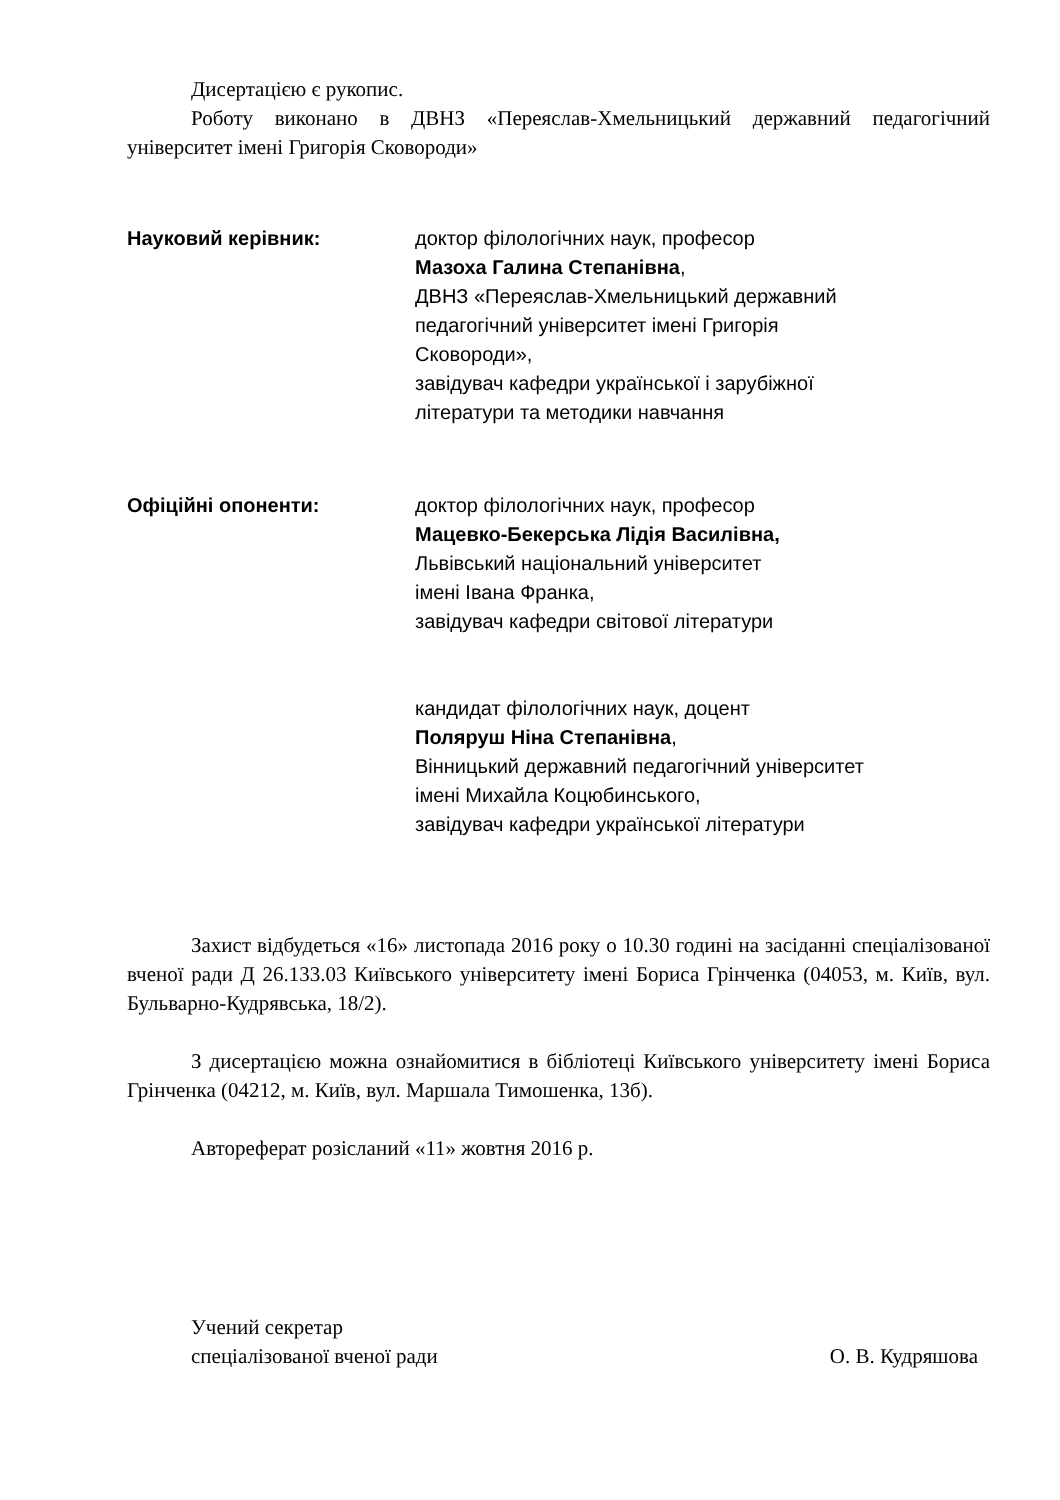Дисертацією є рукопис.
Роботу виконано в ДВНЗ «Переяслав-Хмельницький державний педагогічний університет імені Григорія Сковороди»
Науковий керівник: доктор філологічних наук, професор
Мазоха Галина Степанівна,
ДВНЗ «Переяслав-Хмельницький державний
педагогічний університет імені Григорія
Сковороди»,
завідувач кафедри української і зарубіжної
літератури та методики навчання
Офіційні опоненти: доктор філологічних наук, професор
Мацевко-Бекерська Лідія Василівна,
Львівський національний університет
імені Івана Франка,
завідувач кафедри світової літератури
кандидат філологічних наук, доцент
Поляруш Ніна Степанівна,
Вінницький державний педагогічний університет
імені Михайла Коцюбинського,
завідувач кафедри української літератури
Захист відбудеться «16» листопада 2016 року о 10.30 годині на засіданні спеціалізованої вченої ради Д 26.133.03 Київського університету імені Бориса Грінченка (04053, м. Київ, вул. Бульварно-Кудрявська, 18/2).
З дисертацією можна ознайомитися в бібліотеці Київського університету імені Бориса Грінченка (04212, м. Київ, вул. Маршала Тимошенка, 13б).
Автореферат розісланий «11» жовтня 2016 р.
Учений секретар
спеціалізованої вченої ради
О. В. Кудряшова